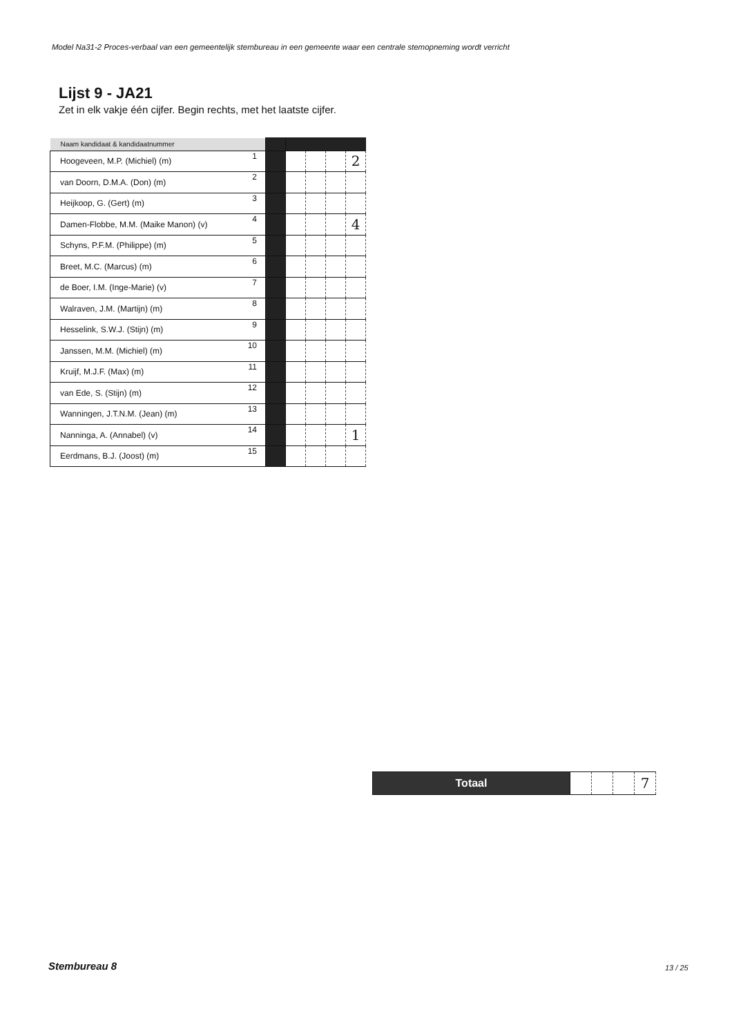Model Na31-2 Proces-verbaal van een gemeentelijk stembureau in een gemeente waar een centrale stemopneming wordt verricht
Lijst 9 - JA21
Zet in elk vakje één cijfer. Begin rechts, met het laatste cijfer.
| Naam kandidaat & kandidaatnummer | | | | | | |
| Hoogeveen, M.P. (Michiel) (m) | 1 | | | | | 2 |
| van Doorn, D.M.A. (Don) (m) | 2 | | | | | |
| Heijkoop, G. (Gert) (m) | 3 | | | | | |
| Damen-Flobbe, M.M. (Maike Manon) (v) | 4 | | | | | 4 |
| Schyns, P.F.M. (Philippe) (m) | 5 | | | | | |
| Breet, M.C. (Marcus) (m) | 6 | | | | | |
| de Boer, I.M. (Inge-Marie) (v) | 7 | | | | | |
| Walraven, J.M. (Martijn) (m) | 8 | | | | | |
| Hesselink, S.W.J. (Stijn) (m) | 9 | | | | | |
| Janssen, M.M. (Michiel) (m) | 10 | | | | | |
| Kruijf, M.J.F. (Max) (m) | 11 | | | | | |
| van Ede, S. (Stijn) (m) | 12 | | | | | |
| Wanningen, J.T.N.M. (Jean) (m) | 13 | | | | | |
| Nanninga, A. (Annabel) (v) | 14 | | | | | 1 |
| Eerdmans, B.J. (Joost) (m) | 15 | | | | | |
| Totaal | | | | 7 |
Stembureau 8 13 / 25